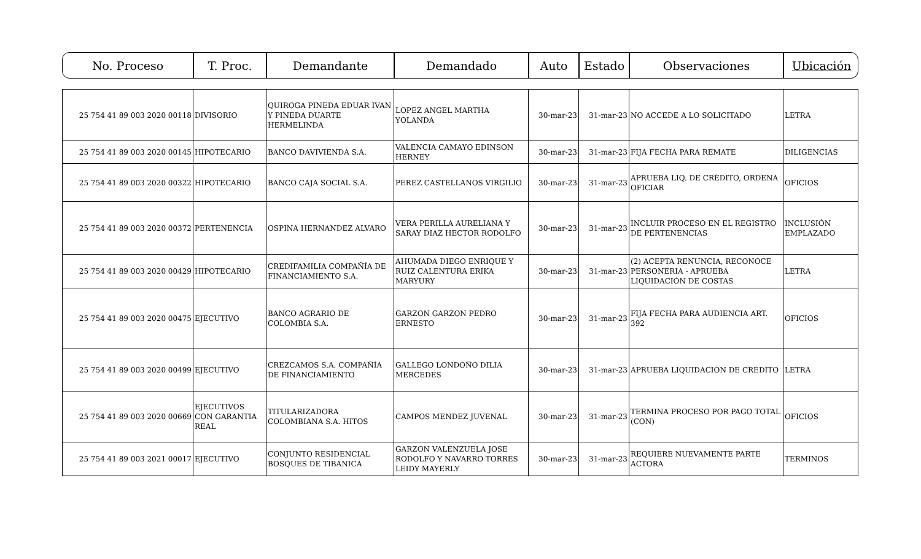| No. Proceso | T. Proc. | Demandante | Demandado | Auto | Estado | Observaciones | Ubicación |
| --- | --- | --- | --- | --- | --- | --- | --- |
| 25 754 41 89 003 2020 00118 | DIVISORIO | QUIROGA PINEDA EDUAR IVAN Y PINEDA DUARTE HERMELINDA | LOPEZ ANGEL MARTHA YOLANDA | 30-mar-23 | 31-mar-23 | NO ACCEDE A LO SOLICITADO | LETRA |
| 25 754 41 89 003 2020 00145 | HIPOTECARIO | BANCO DAVIVIENDA S.A. | VALENCIA CAMAYO EDINSON HERNEY | 30-mar-23 | 31-mar-23 | FIJA FECHA PARA REMATE | DILIGENCIAS |
| 25 754 41 89 003 2020 00322 | HIPOTECARIO | BANCO CAJA SOCIAL S.A. | PEREZ CASTELLANOS VIRGILIO | 30-mar-23 | 31-mar-23 | APRUEBA LIQ. DE CRÉDITO, ORDENA OFICIAR | OFICIOS |
| 25 754 41 89 003 2020 00372 | PERTENENCIA | OSPINA HERNANDEZ ALVARO | VERA PERILLA AURELIANA Y SARAY DIAZ HECTOR RODOLFO | 30-mar-23 | 31-mar-23 | INCLUIR PROCESO EN EL REGISTRO DE PERTENENCIAS | INCLUSIÓN EMPLAZADO |
| 25 754 41 89 003 2020 00429 | HIPOTECARIO | CREDIFAMILIA COMPAÑÍA DE FINANCIAMIENTO S.A. | AHUMADA DIEGO ENRIQUE Y RUIZ CALENTURA ERIKA MARYURY | 30-mar-23 | 31-mar-23 | (2) ACEPTA RENUNCIA, RECONOCE PERSONERIA - APRUEBA LIQUIDACIÓN DE COSTAS | LETRA |
| 25 754 41 89 003 2020 00475 | EJECUTIVO | BANCO AGRARIO DE COLOMBIA S.A. | GARZON GARZON PEDRO ERNESTO | 30-mar-23 | 31-mar-23 | FIJA FECHA PARA AUDIENCIA ART. 392 | OFICIOS |
| 25 754 41 89 003 2020 00499 | EJECUTIVO | CREZCAMOS S.A. COMPAÑÍA DE FINANCIAMIENTO | GALLEGO LONDOÑO DILIA MERCEDES | 30-mar-23 | 31-mar-23 | APRUEBA LIQUIDACIÓN DE CRÉDITO | LETRA |
| 25 754 41 89 003 2020 00669 | EJECUTIVOS CON GARANTIA REAL | TITULARIZADORA COLOMBIANA S.A. HITOS | CAMPOS MENDEZ JUVENAL | 30-mar-23 | 31-mar-23 | TERMINA PROCESO POR PAGO TOTAL (CON) | OFICIOS |
| 25 754 41 89 003 2021 00017 | EJECUTIVO | CONJUNTO RESIDENCIAL BOSQUES DE TIBANICA | GARZON VALENZUELA JOSE RODOLFO Y NAVARRO TORRES LEIDY MAYERLY | 30-mar-23 | 31-mar-23 | REQUIERE NUEVAMENTE PARTE ACTORA | TERMINOS |